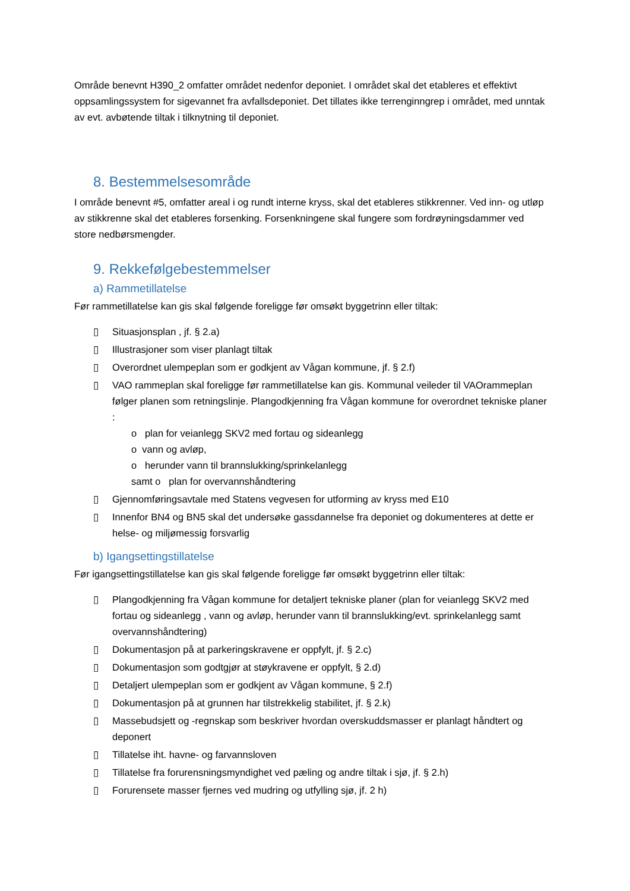Område benevnt H390_2 omfatter området nedenfor deponiet. I området skal det etableres et effektivt oppsamlingssystem for sigevannet fra avfallsdeponiet. Det tillates ikke terrenginngrep i området, med unntak av evt. avbøtende tiltak i tilknytning til deponiet.
8. Bestemmelsesområde
I område benevnt #5, omfatter areal i og rundt interne kryss, skal det etableres stikkrenner. Ved inn- og utløp av stikkrenne skal det etableres forsenking. Forsenkningene skal fungere som fordrøyningsdammer ved store nedbørsmengder.
9. Rekkefølgebestemmelser
a) Rammetillatelse
Før rammetillatelse kan gis skal følgende foreligge før omsøkt byggetrinn eller tiltak:
▯ Situasjonsplan , jf. § 2.a)
▯ Illustrasjoner som viser planlagt tiltak
▯ Overordnet ulempeplan som er godkjent av Vågan kommune, jf. § 2.f)
▯ VAO rammeplan skal foreligge før rammetillatelse kan gis. Kommunal veileder til VAOrammeplan følger planen som retningslinje. Plangodkjenning fra Vågan kommune for overordnet tekniske planer :
o plan for veianlegg SKV2 med fortau og sideanlegg
o vann og avløp,
o herunder vann til brannslukking/sprinkelanlegg
samt o plan for overvannshåndtering
▯ Gjennomføringsavtale med Statens vegvesen for utforming av kryss med E10
▯ Innenfor BN4 og BN5 skal det undersøke gassdannelse fra deponiet og dokumenteres at dette er helse- og miljømessig forsvarlig
b) Igangsettingstillatelse
Før igangsettingstillatelse kan gis skal følgende foreligge før omsøkt byggetrinn eller tiltak:
▯ Plangodkjenning fra Vågan kommune for detaljert tekniske planer (plan for veianlegg SKV2 med fortau og sideanlegg , vann og avløp, herunder vann til brannslukking/evt. sprinkelanlegg samt overvannshåndtering)
▯ Dokumentasjon på at parkeringskravene er oppfylt, jf. § 2.c)
▯ Dokumentasjon som godtgjør at støykravene er oppfylt, § 2.d)
▯ Detaljert ulempeplan som er godkjent av Vågan kommune, § 2.f)
▯ Dokumentasjon på at grunnen har tilstrekkelig stabilitet, jf. § 2.k)
▯ Massebudsjett og -regnskap som beskriver hvordan overskuddsmasser er planlagt håndtert og deponert
▯ Tillatelse iht. havne- og farvannsloven
▯ Tillatelse fra forurensningsmyndighet ved pæling og andre tiltak i sjø, jf. § 2.h)
▯ Forurensete masser fjernes ved mudring og utfylling sjø, jf. 2 h)